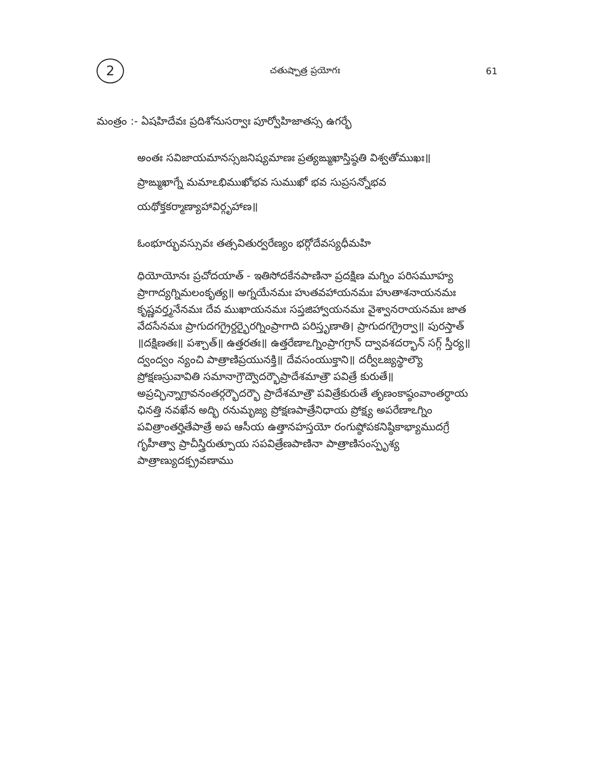2 చతుష్పాత్ర ప్రయోగః 61
మంత్రం :- ఏషహిదేవః ప్రదిశోనుసర్వాః పూర్వోహిజాతస్స ఉగర్భే
అంతః సవిజాయమానస్సజనిష్యమాణః ప్రత్యఙ్ముఖాస్తిష్ఠతి విశ్వతోముఖః॥ ప్రాఙ్ముఖాగ్నే మమాఽభిముఖోభవ సుముఖో భవ సుప్రసన్నోభవ యథోక్తకర్మాణ్యాహావిర్గృహాణ॥
ఓంభూర్భువస్సువః తత్సవితుర్వరేణ్యం భర్గోదేవస్యధీమహి
ధియోయోనః ప్రచోదయాత్ - ఇతిసోదకేనపాణినా ప్రదక్షిణ మగ్నిం పరిసమూహ్య ప్రాగాద్యగ్నిమలంకృత్య॥ అగ్నయేనమః హుతవహాయనమః హుతాశనాయనమః కృష్ణవర్త్మనేనమః దేవ ముఖాయనమః సప్తజిహ్వాయనమః వైశ్వానరాయనమః జాత వేదసేనమః ప్రాగుదగగ్రైర్దర్భైరగ్నింప్రాగాది పరిస్తృణాతి। ప్రాగుదగగ్రైర్వా॥ పురస్తాత్ ॥దక్షిణతః॥ పశ్చాత్॥ ఉత్తరతః॥ ఉత్తరేణాఽగ్నింప్రాగగ్రాన్ ద్వావశదర్భాన్ సగ్గ్ స్తీర్య॥ద్వంద్వం న్యంచి పాత్రాణిప్రయునక్తి॥ దేవసంయుక్తాని॥ దర్వీఽజ్యస్థాల్యౌ ప్రోక్షణస్రువావితి సమానాగ్రౌద్వౌదర్భౌప్రాదేశమాత్రౌ పవిత్రే కురుతే॥ అప్రచ్ఛిన్నాగ్రావనంతర్గర్భౌదర్భౌ ప్రాదేశమాత్రౌ పవిత్రేకురుతే తృణంకాష్ఠంవాంతర్ధాయ ఛినత్తి నవఖేన అద్భి రనుమృజ్య ప్రోక్షణపాత్రేనిధాయ ప్రోక్ష్య అపరేణాఽగ్నిం పవిత్రాంతర్హితేపాత్రే అప ఆసీయ ఉత్తానహస్తయో రంగుష్ఠోపకనిష్ఠికాభ్యాముదగ్రే గృహీత్వా ప్రాచీస్త్రిరుత్పూయ సపవిత్రేణపాణినా పాత్రాణిసంస్పృశ్య పాత్రాణ్యుదక్ప్రవణాము